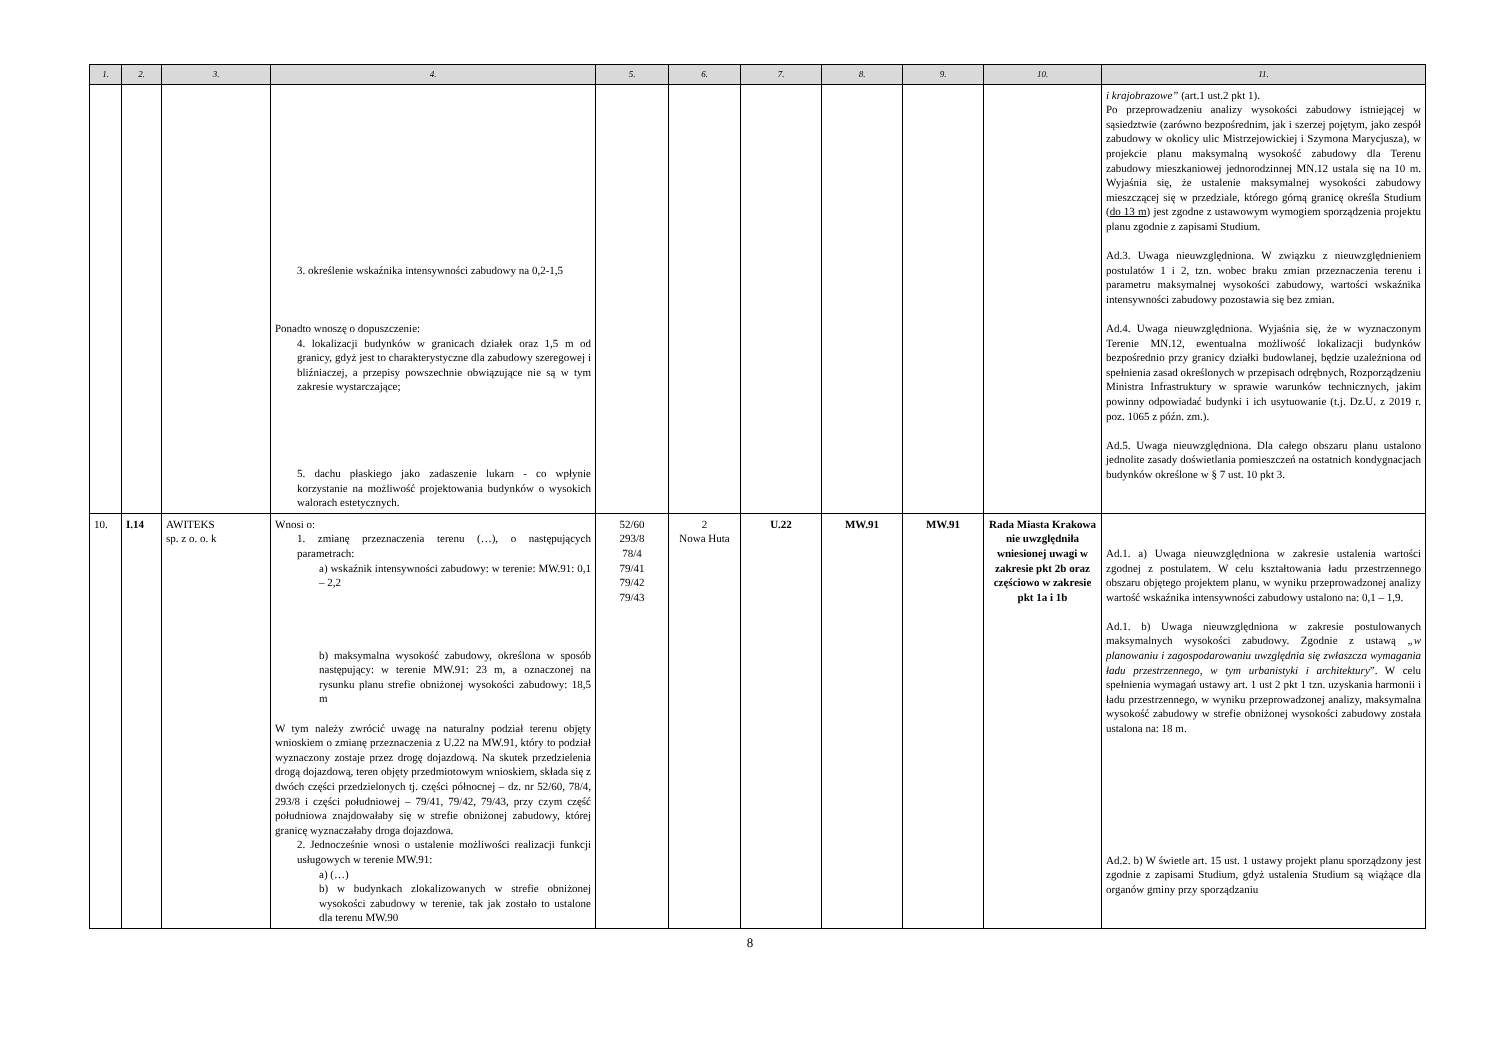| 1. | 2. | 3. | 4. | 5. | 6. | 7. | 8. | 9. | 10. | 11. |
| --- | --- | --- | --- | --- | --- | --- | --- | --- | --- | --- |
| | | | 3. określenie wskaźnika intensywności zabudowy na 0,2-1,5 Ponadto wnoszę o dopuszczenie: 4. lokalizacji budynków w granicach działek oraz 1,5 m od granicy, gdyż jest to charakterystyczne dla zabudowy szeregowej i bliźniaczej, a przepisy powszechnie obwiązujące nie są w tym zakresie wystarczające; 5. dachu płaskiego jako zadaszenie lukarn - co wpłynie korzystanie na możliwość projektowania budynków o wysokich walorach estetycznych. | | | | | | | i krajobrazowe” (art.1 ust.2 pkt 1). Po przeprowadzeniu analizy wysokości zabudowy istniejącej w sąsiedztwie (zarówno bezpośrednim, jak i szerzej pojętym, jako zespół zabudowy w okolicy ulic Mistrzejowickiej i Szymona Marycjusza), w projekcie planu maksymalną wysokość zabudowy dla Terenu zabudowy mieszkaniowej jednorodzinnej MN.12 ustala się na 10 m. Wyjaśnia się, że ustalenie maksymalnej wysokości zabudowy mieszczącej się w przedziale, którego górną granicę określa Studium ( do 13 m ) jest zgodne z ustawowym wymogiem sporządzenia projektu planu zgodnie z zapisami Studium. Ad.3. Uwaga nieuwzględniona. W związku z nieuwzględnieniem postulatów 1 i 2, tzn. wobec braku zmian przeznaczenia terenu i parametru maksymalnej wysokości zabudowy, wartości wskaźnika intensywności zabudowy pozostawia się bez zmian. Ad.4. Uwaga nieuwzględniona. Wyjaśnia się, że w wyznaczonym Terenie MN.12, ewentualna możliwość lokalizacji budynków bezpośrednio przy granicy działki budowlanej, będzie uzależniona od spełnienia zasad określonych w przepisach odrębnych, Rozporządzeniu Ministra Infrastruktury w sprawie warunków technicznych, jakim powinny odpowiadać budynki i ich usytuowanie (t.j. Dz.U. z 2019 r. poz. 1065 z późn. zm.). Ad.5. Uwaga nieuwzględniona. Dla całego obszaru planu ustalono jednolite zasady doświetlania pomieszczeń na ostatnich kondygnacjach budynków określone w § 7 ust. 10 pkt 3. |
| 10. | I.14 | AWITEKS sp. z o. o. k | Wnosi o: 1. zmianę przeznaczenia terenu (…), o następujących parametrach: a) wskaźnik intensywności zabudowy: w terenie: MW.91: 0,1 – 2,2 b) maksymalna wysokość zabudowy, określona w sposób następujący: w terenie MW.91: 23 m, a oznaczonej na rysunku planu strefie obniżonej wysokości zabudowy: 18,5 m W tym należy zwrócić uwagę na naturalny podział terenu objęty wnioskiem o zmianę przeznaczenia z U.22 na MW.91, który to podział wyznaczony zostaje przez drogę dojazdową. Na skutek przedzielenia drogą dojazdową, teren objęty przedmiotowym wnioskiem, składa się z dwóch części przedzielonych tj. części północnej – dz. nr 52/60, 78/4, 293/8 i części południowej – 79/41, 79/42, 79/43, przy czym część południowa znajdowałaby się w strefie obniżonej zabudowy, której granicę wyznaczałaby droga dojazdowa. 2. Jednocześnie wnosi o ustalenie możliwości realizacji funkcji usługowych w terenie MW.91: a) (…) b) w budynkach zlokalizowanych w strefie obniżonej wysokości zabudowy w terenie, tak jak zostało to ustalone dla terenu MW.90 | 52/60 293/8 78/4 79/41 79/42 79/43 | 2 Nowa Huta | U.22 | MW.91 | MW.91 | Rada Miasta Krakowa nie uwzględniła wniesionej uwagi w zakresie pkt 2b oraz częściowo w zakresie pkt 1a i 1b | Ad.1. a) Uwaga nieuwzględniona w zakresie ustalenia wartości zgodnej z postulatem. W celu kształtowania ładu przestrzennego obszaru objętego projektem planu, w wyniku przeprowadzonej analizy wartość wskaźnika intensywności zabudowy ustalono na: 0,1 – 1,9. Ad.1. b) Uwaga nieuwzględniona w zakresie postulowanych maksymalnych wysokości zabudowy. Zgodnie z ustawą „w planowaniu i zagospodarowaniu uwzględnia się zwłaszcza wymagania ładu przestrzennego, w tym urbanistyki i architektury ”. W celu spełnienia wymagań ustawy art. 1 ust 2 pkt 1 tzn. uzyskania harmonii i ładu przestrzennego, w wyniku przeprowadzonej analizy, maksymalna wysokość zabudowy w strefie obniżonej wysokości zabudowy została ustalona na: 18 m. Ad.2. b) W świetle art. 15 ust. 1 ustawy projekt planu sporządzony jest zgodnie z zapisami Studium, gdyż ustalenia Studium są wiążące dla organów gminy przy sporządzaniu |
8